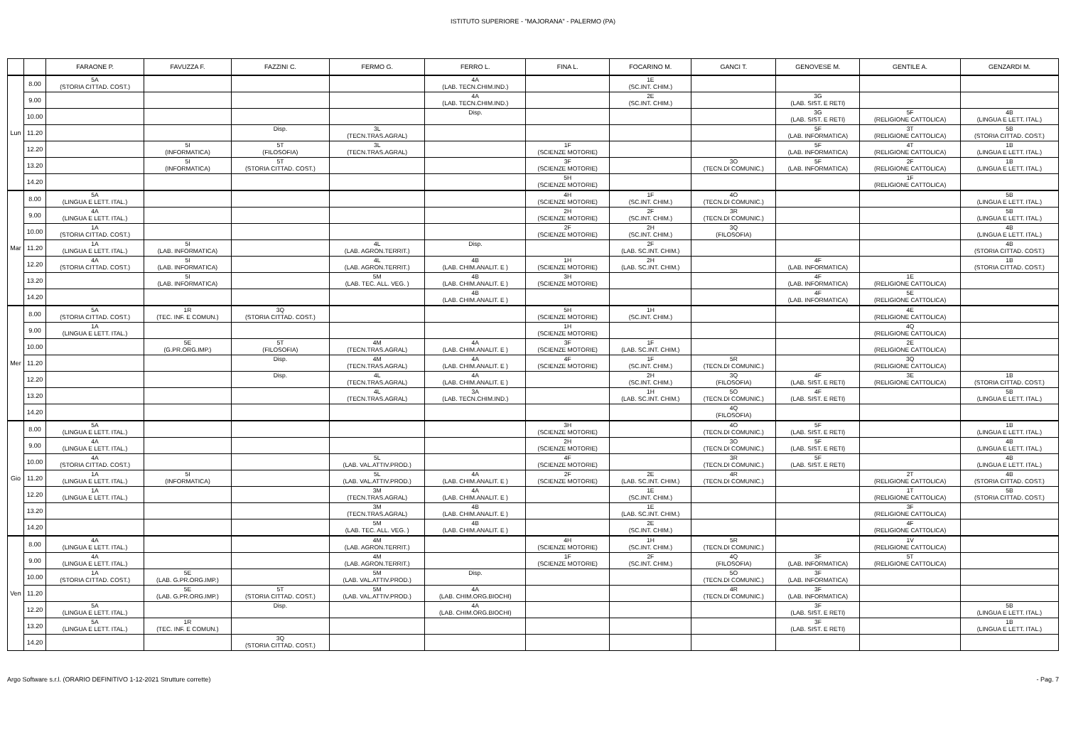ISTITUTO SUPERIORE - "MAJORANA" - PALERMO (PA)
| | | FARAONE P. | FAVUZZA F. | FAZZINI C. | FERMO G. | FERRO L. | FINA L. | FOCARINO M. | GANCI T. | GENOVESE M. | GENTILE A. | GENZARDI M. |
| --- | --- | --- | --- | --- | --- | --- | --- | --- | --- | --- | --- | --- |
| Lun | 8.00 | 5A (STORIA CITTAD. COST.) | | | | 4A (LAB. TECN.CHIM.IND.) | | 1E (SC.INT. CHIM.) | | | | |
| | 9.00 | | | | | 4A (LAB. TECN.CHIM.IND.) | | 2E (SC.INT. CHIM.) | | 3G (LAB. SIST. E RETI) | | |
| | 10.00 | | | | | Disp. | | | | 3G (LAB. SIST. E RETI) | 5F (RELIGIONE CATTOLICA) | 4B (LINGUA E LETT. ITAL.) |
| | 11.20 | | | Disp. | 3L (TECN.TRAS.AGRAL) | | | | | 5F (LAB. INFORMATICA) | 3T (RELIGIONE CATTOLICA) | 5B (STORIA CITTAD. COST.) |
| | 12.20 | | 5I (INFORMATICA) | 5T (FILOSOFIA) | 3L (TECN.TRAS.AGRAL) | | 1F (SCIENZE MOTORIE) | | | 5F (LAB. INFORMATICA) | 4T (RELIGIONE CATTOLICA) | 1B (LINGUA E LETT. ITAL.) |
| | 13.20 | | 5I (INFORMATICA) | 5T (STORIA CITTAD. COST.) | | | 3F (SCIENZE MOTORIE) | | 3O (TECN.DI COMUNIC.) | 5F (LAB. INFORMATICA) | 2F (RELIGIONE CATTOLICA) | 1B (LINGUA E LETT. ITAL.) |
| | 14.20 | | | | | | 5H (SCIENZE MOTORIE) | | | | 1F (RELIGIONE CATTOLICA) | |
| Mar | 8.00 | 5A (LINGUA E LETT. ITAL.) | | | | | 4H (SCIENZE MOTORIE) | 1F (SC.INT. CHIM.) | 4O (TECN.DI COMUNIC.) | | | 5B (LINGUA E LETT. ITAL.) |
| | 9.00 | 4A (LINGUA E LETT. ITAL.) | | | | | 2H (SCIENZE MOTORIE) | 2F (SC.INT. CHIM.) | 3R (TECN.DI COMUNIC.) | | | 5B (LINGUA E LETT. ITAL.) |
| | 10.00 | 1A (STORIA CITTAD. COST.) | | | | | 2F (SCIENZE MOTORIE) | 2H (SC.INT. CHIM.) | 3Q (FILOSOFIA) | | | 4B (LINGUA E LETT. ITAL.) |
| | 11.20 | 1A (LINGUA E LETT. ITAL.) | 5I (LAB. INFORMATICA) | | 4L (LAB. AGRON.TERRIT.) | Disp. | | 2F (LAB. SC.INT. CHIM.) | | | | 4B (STORIA CITTAD. COST.) |
| | 12.20 | 4A (STORIA CITTAD. COST.) | 5I (LAB. INFORMATICA) | | 4L (LAB. AGRON.TERRIT.) | 4B (LAB. CHIM.ANALIT. E ) | 1H (SCIENZE MOTORIE) | 2H (LAB. SC.INT. CHIM.) | | 4F (LAB. INFORMATICA) | | 1B (STORIA CITTAD. COST.) |
| | 13.20 | | 5I (LAB. INFORMATICA) | | 5M (LAB. TEC. ALL. VEG. ) | 4B (LAB. CHIM.ANALIT. E ) | 3H (SCIENZE MOTORIE) | | | 4F (LAB. INFORMATICA) | 1E (RELIGIONE CATTOLICA) | |
| | 14.20 | | | | | 4B (LAB. CHIM.ANALIT. E ) | | | | 4F (LAB. INFORMATICA) | 5E (RELIGIONE CATTOLICA) | |
| Mer | 8.00 | 5A (STORIA CITTAD. COST.) | 1R (TEC. INF. E COMUN.) | 3Q (STORIA CITTAD. COST.) | | | 5H (SCIENZE MOTORIE) | 1H (SC.INT. CHIM.) | | | 4E (RELIGIONE CATTOLICA) | |
| | 9.00 | 1A (LINGUA E LETT. ITAL.) | | | | | 1H (SCIENZE MOTORIE) | | | | 4Q (RELIGIONE CATTOLICA) | |
| | 10.00 | | 5E (G.PR.ORG.IMP.) | 5T (FILOSOFIA) | 4M (TECN.TRAS.AGRAL) | 4A (LAB. CHIM.ANALIT. E ) | 3F (SCIENZE MOTORIE) | 1F (LAB. SC.INT. CHIM.) | | | 2E (RELIGIONE CATTOLICA) | |
| | 11.20 | | | Disp. | 4M (TECN.TRAS.AGRAL) | 4A (LAB. CHIM.ANALIT. E ) | 4F (SCIENZE MOTORIE) | 1F (SC.INT. CHIM.) | 5R (TECN.DI COMUNIC.) | | 3Q (RELIGIONE CATTOLICA) | |
| | 12.20 | | | Disp. | 4L (TECN.TRAS.AGRAL) | 4A (LAB. CHIM.ANALIT. E ) | | 2H (SC.INT. CHIM.) | 3Q (FILOSOFIA) | 4F (LAB. SIST. E RETI) | 3E (RELIGIONE CATTOLICA) | 1B (STORIA CITTAD. COST.) |
| | 13.20 | | | | 4L (TECN.TRAS.AGRAL) | 3A (LAB. TECN.CHIM.IND.) | | 1H (LAB. SC.INT. CHIM.) | 5O (TECN.DI COMUNIC.) | 4F (LAB. SIST. E RETI) | | 5B (LINGUA E LETT. ITAL.) |
| | 14.20 | | | | | | | | 4Q (FILOSOFIA) | | | |
| Gio | 8.00 | 5A (LINGUA E LETT. ITAL.) | | | | | 3H (SCIENZE MOTORIE) | | 4O (TECN.DI COMUNIC.) | 5F (LAB. SIST. E RETI) | | 1B (LINGUA E LETT. ITAL.) |
| | 9.00 | 4A (LINGUA E LETT. ITAL.) | | | | | 2H (SCIENZE MOTORIE) | | 3O (TECN.DI COMUNIC.) | 5F (LAB. SIST. E RETI) | | 4B (LINGUA E LETT. ITAL.) |
| | 10.00 | 4A (STORIA CITTAD. COST.) | | | 5L (LAB. VAL.ATTIV.PROD.) | | 4F (SCIENZE MOTORIE) | | 3R (TECN.DI COMUNIC.) | 5F (LAB. SIST. E RETI) | | 4B (LINGUA E LETT. ITAL.) |
| | 11.20 | 1A (LINGUA E LETT. ITAL.) | 5I (INFORMATICA) | | 5L (LAB. VAL.ATTIV.PROD.) | 4A (LAB. CHIM.ANALIT. E ) | 2F (SCIENZE MOTORIE) | 2E (LAB. SC.INT. CHIM.) | 4R (TECN.DI COMUNIC.) | | 2T (RELIGIONE CATTOLICA) | 4B (STORIA CITTAD. COST.) |
| | 12.20 | 1A (LINGUA E LETT. ITAL.) | | | 3M (TECN.TRAS.AGRAL) | 4A (LAB. CHIM.ANALIT. E ) | | 1E (SC.INT. CHIM.) | | | 1T (RELIGIONE CATTOLICA) | 5B (STORIA CITTAD. COST.) |
| | 13.20 | | | | 3M (TECN.TRAS.AGRAL) | 4B (LAB. CHIM.ANALIT. E ) | | 1E (LAB. SC.INT. CHIM.) | | | 3F (RELIGIONE CATTOLICA) | |
| | 14.20 | | | | 5M (LAB. TEC. ALL. VEG. ) | 4B (LAB. CHIM.ANALIT. E ) | | 2E (SC.INT. CHIM.) | | | 4F (RELIGIONE CATTOLICA) | |
| Ven | 8.00 | 4A (LINGUA E LETT. ITAL.) | | | 4M (LAB. AGRON.TERRIT.) | | 4H (SCIENZE MOTORIE) | 1H (SC.INT. CHIM.) | 5R (TECN.DI COMUNIC.) | | 1V (RELIGIONE CATTOLICA) | |
| | 9.00 | 4A (LINGUA E LETT. ITAL.) | | | 4M (LAB. AGRON.TERRIT.) | | 1F (SCIENZE MOTORIE) | 2F (SC.INT. CHIM.) | 4Q (FILOSOFIA) | 3F (LAB. INFORMATICA) | 5T (RELIGIONE CATTOLICA) | |
| | 10.00 | 1A (STORIA CITTAD. COST.) | 5E (LAB. G.PR.ORG.IMP.) | | 5M (LAB. VAL.ATTIV.PROD.) | Disp. | | | 5O (TECN.DI COMUNIC.) | 3F (LAB. INFORMATICA) | | |
| | 11.20 | | 5E (LAB. G.PR.ORG.IMP.) | 5T (STORIA CITTAD. COST.) | 5M (LAB. VAL.ATTIV.PROD.) | 4A (LAB. CHIM.ORG.BIOCHI) | | | 4R (TECN.DI COMUNIC.) | 3F (LAB. INFORMATICA) | | |
| | 12.20 | 5A (LINGUA E LETT. ITAL.) | | Disp. | | 4A (LAB. CHIM.ORG.BIOCHI) | | | | 3F (LAB. SIST. E RETI) | | 5B (LINGUA E LETT. ITAL.) |
| | 13.20 | 5A (LINGUA E LETT. ITAL.) | 1R (TEC. INF. E COMUN.) | | | | | | | 3F (LAB. SIST. E RETI) | | 1B (LINGUA E LETT. ITAL.) |
| | 14.20 | | | 3Q (STORIA CITTAD. COST.) | | | | | | | | |
Argo Software s.r.l. (ORARIO DEFINITIVO 1-12-2021 Strutture corrette) - Pag. 7